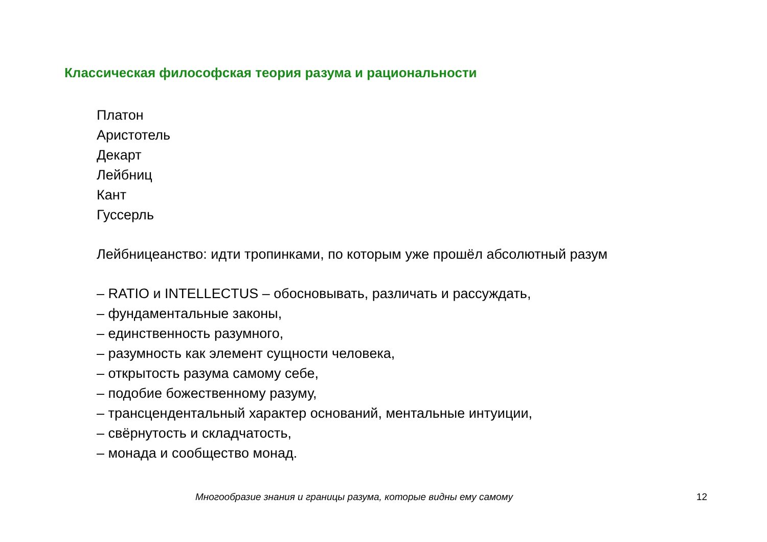Классическая философская теория разума и рациональности
Платон
Аристотель
Декарт
Лейбниц
Кант
Гуссерль
Лейбницеанство: идти тропинками, по которым уже прошёл абсолютный разум
– RATIO и INTELLECTUS – обосновывать, различать и рассуждать,
– фундаментальные законы,
– единственность разумного,
– разумность как элемент сущности человека,
– открытость разума самому себе,
– подобие божественному разуму,
– трансцендентальный характер оснований, ментальные интуиции,
– свёрнутость и складчатость,
– монада и сообщество монад.
Многообразие знания и границы разума, которые видны ему самому 12